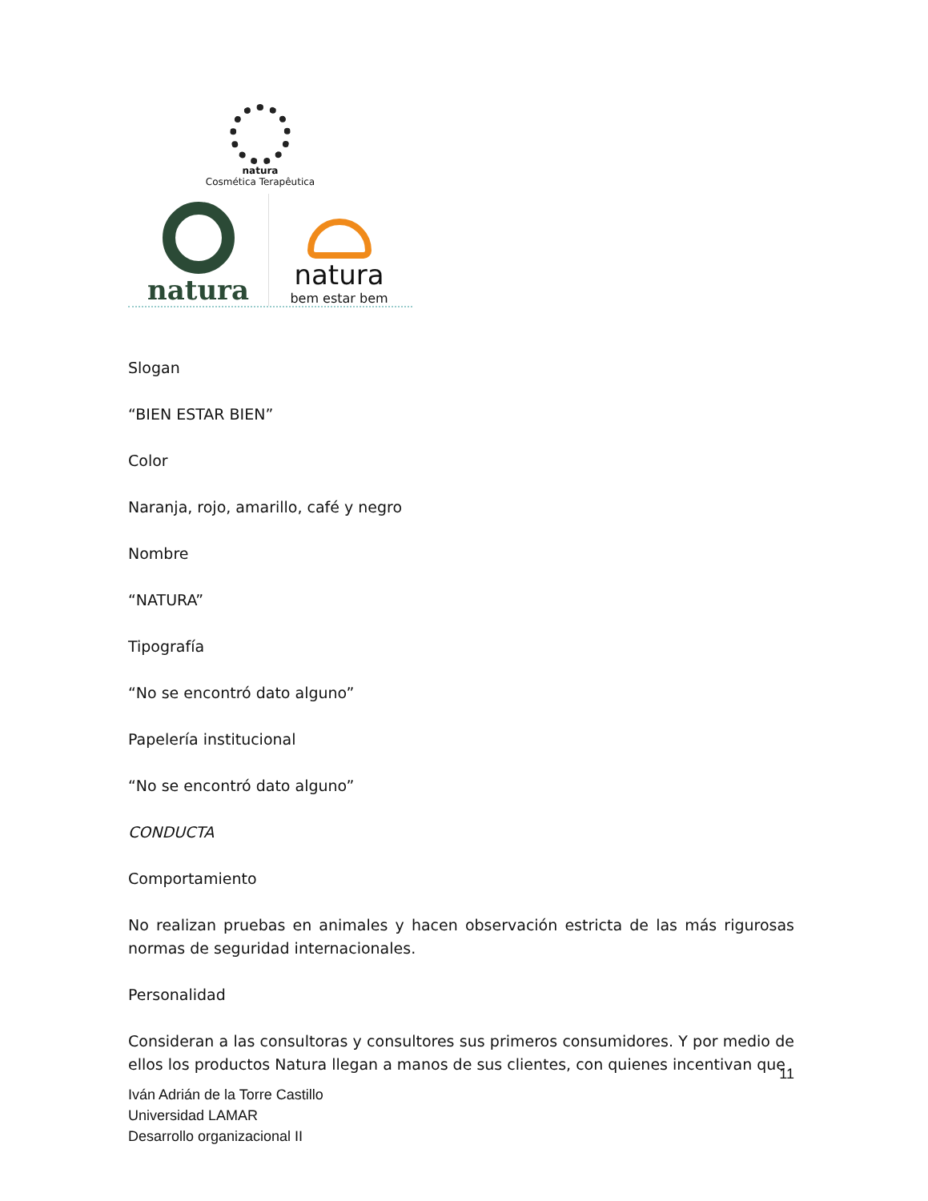natura
Cosmética Terapêutica
natura natura
bem estar bem
Slogan
“BIEN ESTAR BIEN”
Color
Naranja, rojo, amarillo, café y negro
Nombre
“NATURA”
Tipografía
“No se encontró dato alguno”
Papelería institucional
“No se encontró dato alguno”
CONDUCTA
Comportamiento
No realizan pruebas en animales y hacen observación estricta de las más rigurosas normas de seguridad internacionales.
Personalidad
Consideran a las consultoras y consultores sus primeros consumidores. Y por medio de ellos los productos Natura llegan a manos de sus clientes, con quienes incentivan que
11
Iván Adrián de la Torre Castillo
Universidad LAMAR
Desarrollo organizacional II